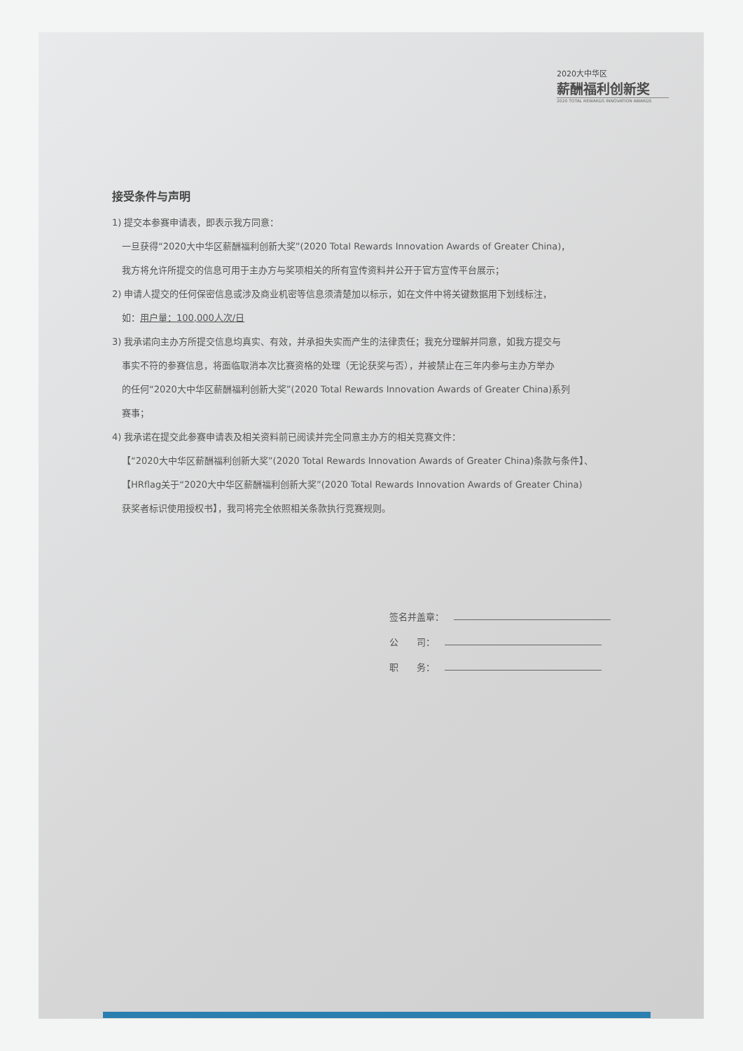2020大中华区
薪酬福利创新奖
2020 TOTAL REWARDS INNOVATION AWARDS
接受条件与声明
1) 提交本参赛申请表，即表示我方同意：
一旦获得“2020大中华区薪酬福利创新大奖”(2020 Total Rewards Innovation Awards of Greater China)，
我方将允许所提交的信息可用于主办方与奖项相关的所有宣传资料并公开于官方宣传平台展示；
2) 申请人提交的任何保密信息或涉及商业机密等信息须清楚加以标示，如在文件中将关键数据用下划线标注，
如：用户量：100,000人次/日
3) 我承诺向主办方所提交信息均真实、有效，并承担失实而产生的法律责任；我充分理解并同意，如我方提交与
事实不符的参赛信息，将面临取消本次比赛资格的处理（无论获奖与否），并被禁止在三年内参与主办方举办
的任何“2020大中华区薪酬福利创新大奖”(2020 Total Rewards Innovation Awards of Greater China)系列
赛事；
4) 我承诺在提交此参赛申请表及相关资料前已阅读并完全同意主办方的相关竞赛文件：
【“2020大中华区薪酬福利创新大奖”(2020 Total Rewards Innovation Awards of Greater China)条款与条件】、
【HRflag关于“2020大中华区薪酬福利创新大奖”(2020 Total Rewards Innovation Awards of Greater China)
获奖者标识使用授权书】，我司将完全依照相关条款执行竞赛规则。
签名并盖章：
公　　司：
职　　务：